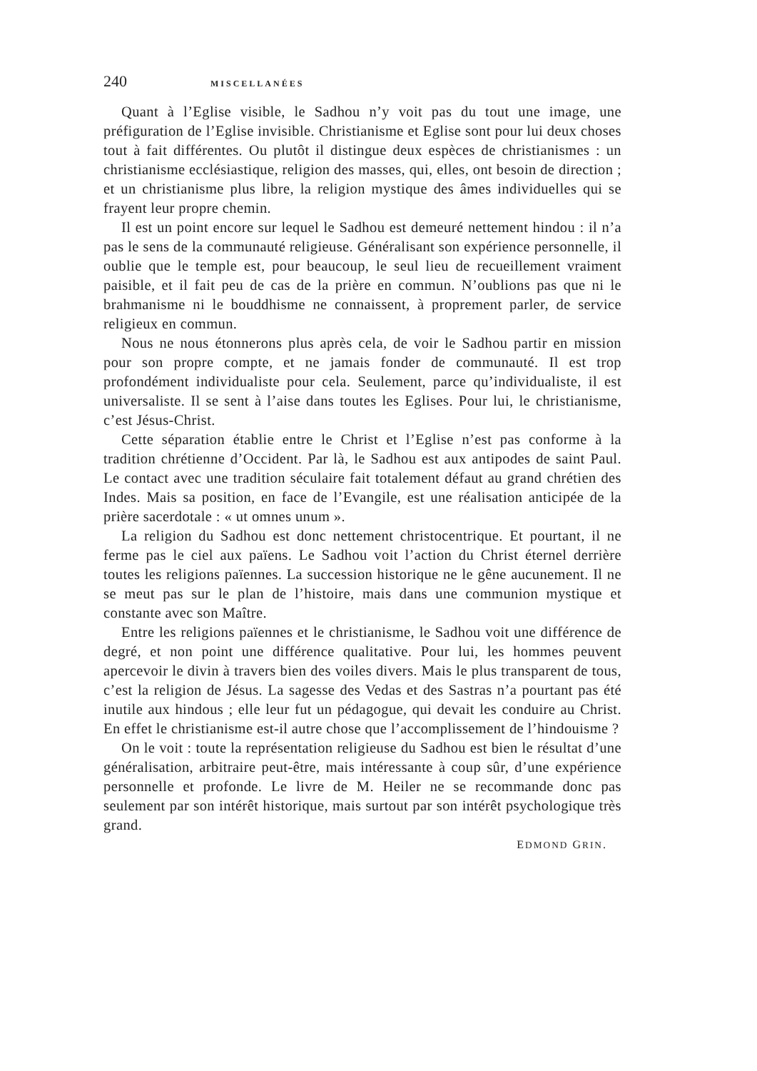240 MISCELLANÉES
Quant à l’Eglise visible, le Sadhou n’y voit pas du tout une image, une préfiguration de l’Eglise invisible. Christianisme et Eglise sont pour lui deux choses tout à fait différentes. Ou plutôt il distingue deux espèces de christianismes : un christianisme ecclésiastique, religion des masses, qui, elles, ont besoin de direction ; et un christianisme plus libre, la religion mystique des âmes individuelles qui se frayent leur propre chemin.
Il est un point encore sur lequel le Sadhou est demeuré nettement hindou : il n’a pas le sens de la communauté religieuse. Généralisant son expérience personnelle, il oublie que le temple est, pour beaucoup, le seul lieu de recueillement vraiment paisible, et il fait peu de cas de la prière en commun. N’oublions pas que ni le brahmanisme ni le bouddhisme ne connaissent, à proprement parler, de service religieux en commun.
Nous ne nous étonnerons plus après cela, de voir le Sadhou partir en mission pour son propre compte, et ne jamais fonder de communauté. Il est trop profondément individualiste pour cela. Seulement, parce qu’individualiste, il est universaliste. Il se sent à l’aise dans toutes les Eglises. Pour lui, le christianisme, c’est Jésus-Christ.
Cette séparation établie entre le Christ et l’Eglise n’est pas conforme à la tradition chrétienne d’Occident. Par là, le Sadhou est aux antipodes de saint Paul. Le contact avec une tradition séculaire fait totalement défaut au grand chrétien des Indes. Mais sa position, en face de l’Evangile, est une réalisation anticipée de la prière sacerdotale : « ut omnes unum ».
La religion du Sadhou est donc nettement christocentrique. Et pourtant, il ne ferme pas le ciel aux païens. Le Sadhou voit l’action du Christ éternel derrière toutes les religions païennes. La succession historique ne le gêne aucunement. Il ne se meut pas sur le plan de l’histoire, mais dans une communion mystique et constante avec son Maître.
Entre les religions païennes et le christianisme, le Sadhou voit une différence de degré, et non point une différence qualitative. Pour lui, les hommes peuvent apercevoir le divin à travers bien des voiles divers. Mais le plus transparent de tous, c’est la religion de Jésus. La sagesse des Vedas et des Sastras n’a pourtant pas été inutile aux hindous ; elle leur fut un pédagogue, qui devait les conduire au Christ. En effet le christianisme est-il autre chose que l’accomplissement de l’hindouisme ?
On le voit : toute la représentation religieuse du Sadhou est bien le résultat d’une généralisation, arbitraire peut-être, mais intéressante à coup sûr, d’une expérience personnelle et profonde. Le livre de M. Heiler ne se recommande donc pas seulement par son intérêt historique, mais surtout par son intérêt psychologique très grand.
EDMOND GRIN.